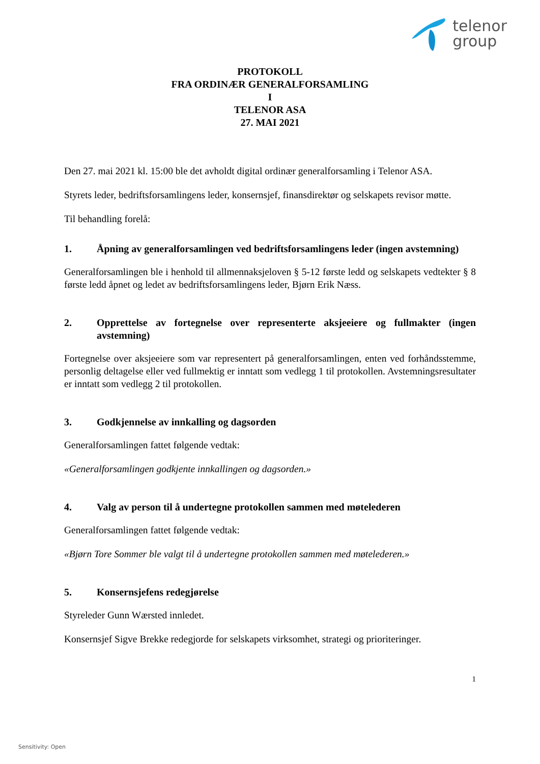telenor
group
PROTOKOLL
FRA ORDINÆR GENERALFORSAMLING
I
TELENOR ASA
27. MAI 2021
Den 27. mai 2021 kl. 15:00 ble det avholdt digital ordinær generalforsamling i Telenor ASA.
Styrets leder, bedriftsforsamlingens leder, konsernsjef, finansdirektør og selskapets revisor møtte.
Til behandling forelå:
1. Åpning av generalforsamlingen ved bedriftsforsamlingens leder (ingen avstemning)
Generalforsamlingen ble i henhold til allmennaksjeloven § 5-12 første ledd og selskapets vedtekter § 8 første ledd åpnet og ledet av bedriftsforsamlingens leder, Bjørn Erik Næss.
2. Opprettelse av fortegnelse over representerte aksjeeiere og fullmakter (ingen avstemning)
Fortegnelse over aksjeeiere som var representert på generalforsamlingen, enten ved forhåndsstemme, personlig deltagelse eller ved fullmektig er inntatt som vedlegg 1 til protokollen. Avstemningsresultater er inntatt som vedlegg 2 til protokollen.
3. Godkjennelse av innkalling og dagsorden
Generalforsamlingen fattet følgende vedtak:
«Generalforsamlingen godkjente innkallingen og dagsorden.»
4. Valg av person til å undertegne protokollen sammen med møtelederen
Generalforsamlingen fattet følgende vedtak:
«Bjørn Tore Sommer ble valgt til å undertegne protokollen sammen med møtelederen.»
5. Konsernsjefens redegjørelse
Styreleder Gunn Wærsted innledet.
Konsernsjef Sigve Brekke redegjorde for selskapets virksomhet, strategi og prioriteringer.
1
Sensitivity: Open